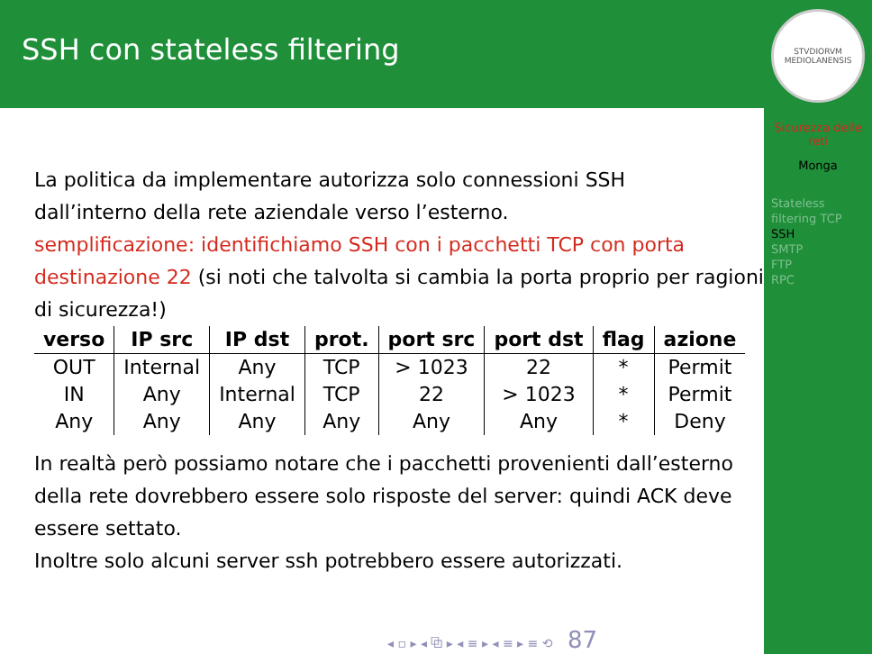SSH con stateless filtering
La politica da implementare autorizza solo connessioni SSH
dall’interno della rete aziendale verso l’esterno.
semplificazione: identifichiamo SSH con i pacchetti TCP con porta destinazione 22 (si noti che talvolta si cambia la porta proprio per ragioni di sicurezza!)
| verso | IP src | IP dst | prot. | port src | port dst | flag | azione |
| --- | --- | --- | --- | --- | --- | --- | --- |
| OUT | Internal | Any | TCP | > 1023 | 22 | * | Permit |
| IN | Any | Internal | TCP | 22 | > 1023 | * | Permit |
| Any | Any | Any | Any | Any | Any | * | Deny |
In realtà però possiamo notare che i pacchetti provenienti dall’esterno della rete dovrebbero essere solo risposte del server: quindi ACK deve essere settato.
Inoltre solo alcuni server ssh potrebbero essere autorizzati.
STVDIORVM MEDIOLANENSIS
Sicurezza delle reti
Monga
Stateless filtering TCP
SSH
SMTP
FTP
RPC
◂ ▫ ▸ ◂ ⧉ ▸ ◂ ≡ ▸ ◂ ≡ ▸ ≡ ⟲ 87